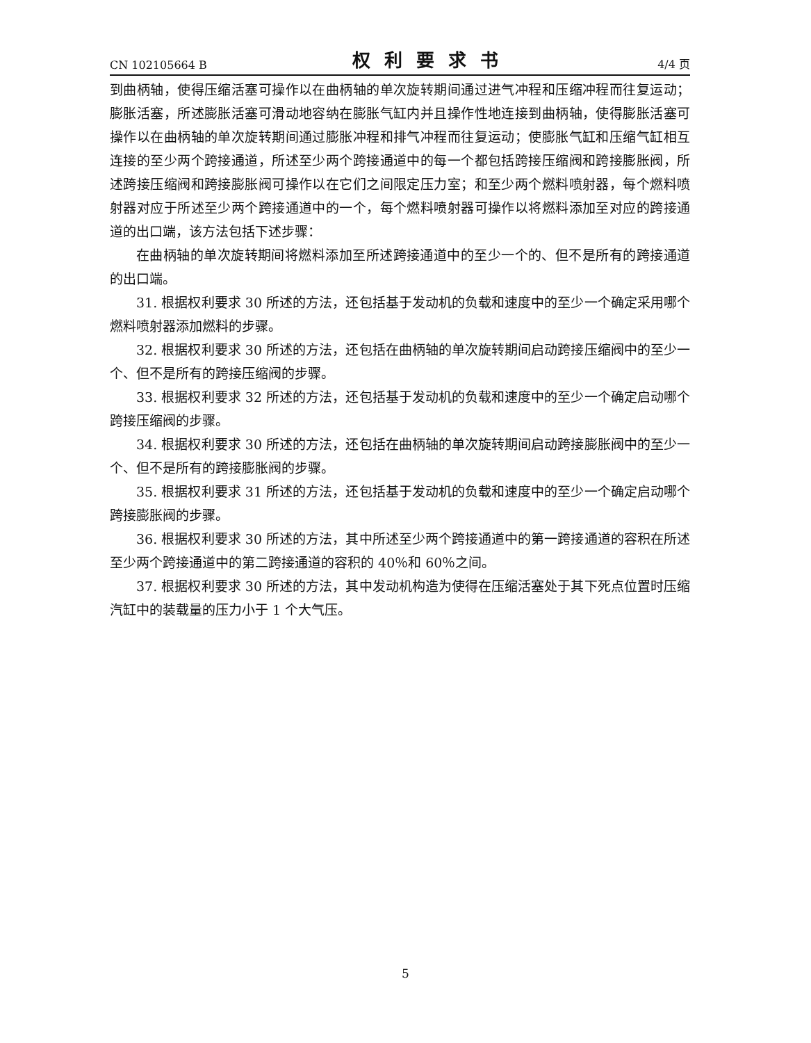CN 102105664 B 权利要求书 4/4 页
到曲柄轴，使得压缩活塞可操作以在曲柄轴的单次旋转期间通过进气冲程和压缩冲程而往复运动；膨胀活塞，所述膨胀活塞可滑动地容纳在膨胀气缸内并且操作性地连接到曲柄轴，使得膨胀活塞可操作以在曲柄轴的单次旋转期间通过膨胀冲程和排气冲程而往复运动；使膨胀气缸和压缩气缸相互连接的至少两个跨接通道，所述至少两个跨接通道中的每一个都包括跨接压缩阀和跨接膨胀阀，所述跨接压缩阀和跨接膨胀阀可操作以在它们之间限定压力室；和至少两个燃料喷射器，每个燃料喷射器对应于所述至少两个跨接通道中的一个，每个燃料喷射器可操作以将燃料添加至对应的跨接通道的出口端，该方法包括下述步骤：
在曲柄轴的单次旋转期间将燃料添加至所述跨接通道中的至少一个的、但不是所有的跨接通道的出口端。
31. 根据权利要求 30 所述的方法，还包括基于发动机的负载和速度中的至少一个确定采用哪个燃料喷射器添加燃料的步骤。
32. 根据权利要求 30 所述的方法，还包括在曲柄轴的单次旋转期间启动跨接压缩阀中的至少一个、但不是所有的跨接压缩阀的步骤。
33. 根据权利要求 32 所述的方法，还包括基于发动机的负载和速度中的至少一个确定启动哪个跨接压缩阀的步骤。
34. 根据权利要求 30 所述的方法，还包括在曲柄轴的单次旋转期间启动跨接膨胀阀中的至少一个、但不是所有的跨接膨胀阀的步骤。
35. 根据权利要求 31 所述的方法，还包括基于发动机的负载和速度中的至少一个确定启动哪个跨接膨胀阀的步骤。
36. 根据权利要求 30 所述的方法，其中所述至少两个跨接通道中的第一跨接通道的容积在所述至少两个跨接通道中的第二跨接通道的容积的 40％和 60％之间。
37. 根据权利要求 30 所述的方法，其中发动机构造为使得在压缩活塞处于其下死点位置时压缩汽缸中的装载量的压力小于 1 个大气压。
5